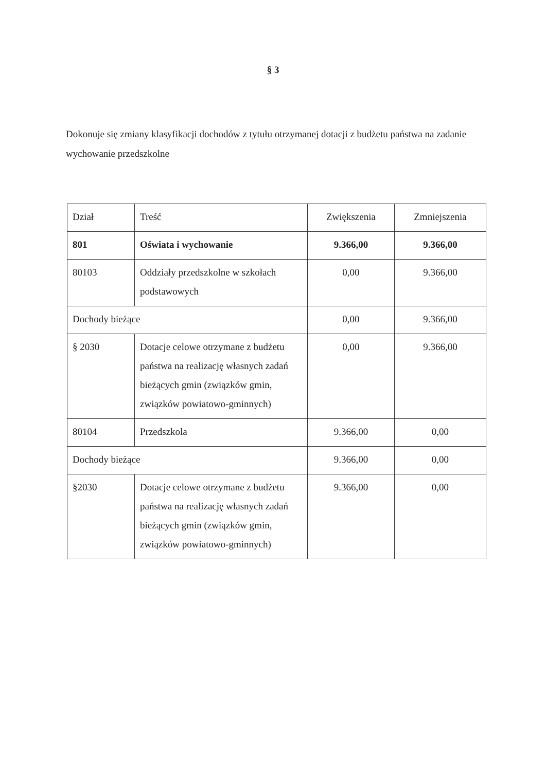§ 3
Dokonuje się zmiany klasyfikacji dochodów z tytułu otrzymanej dotacji z budżetu państwa na zadanie wychowanie przedszkolne
| Dział | Treść | Zwiększenia | Zmniejszenia |
| --- | --- | --- | --- |
| 801 | Oświata i wychowanie | 9.366,00 | 9.366,00 |
| 80103 | Oddziały przedszkolne w szkołach podstawowych | 0,00 | 9.366,00 |
| Dochody bieżące | | 0,00 | 9.366,00 |
| § 2030 | Dotacje celowe otrzymane z budżetu państwa na realizację własnych zadań bieżących gmin (związków gmin, związków powiatowo-gminnych) | 0,00 | 9.366,00 |
| 80104 | Przedszkola | 9.366,00 | 0,00 |
| Dochody bieżące | | 9.366,00 | 0,00 |
| §2030 | Dotacje celowe otrzymane z budżetu państwa na realizację własnych zadań bieżących gmin (związków gmin, związków powiatowo-gminnych) | 9.366,00 | 0,00 |